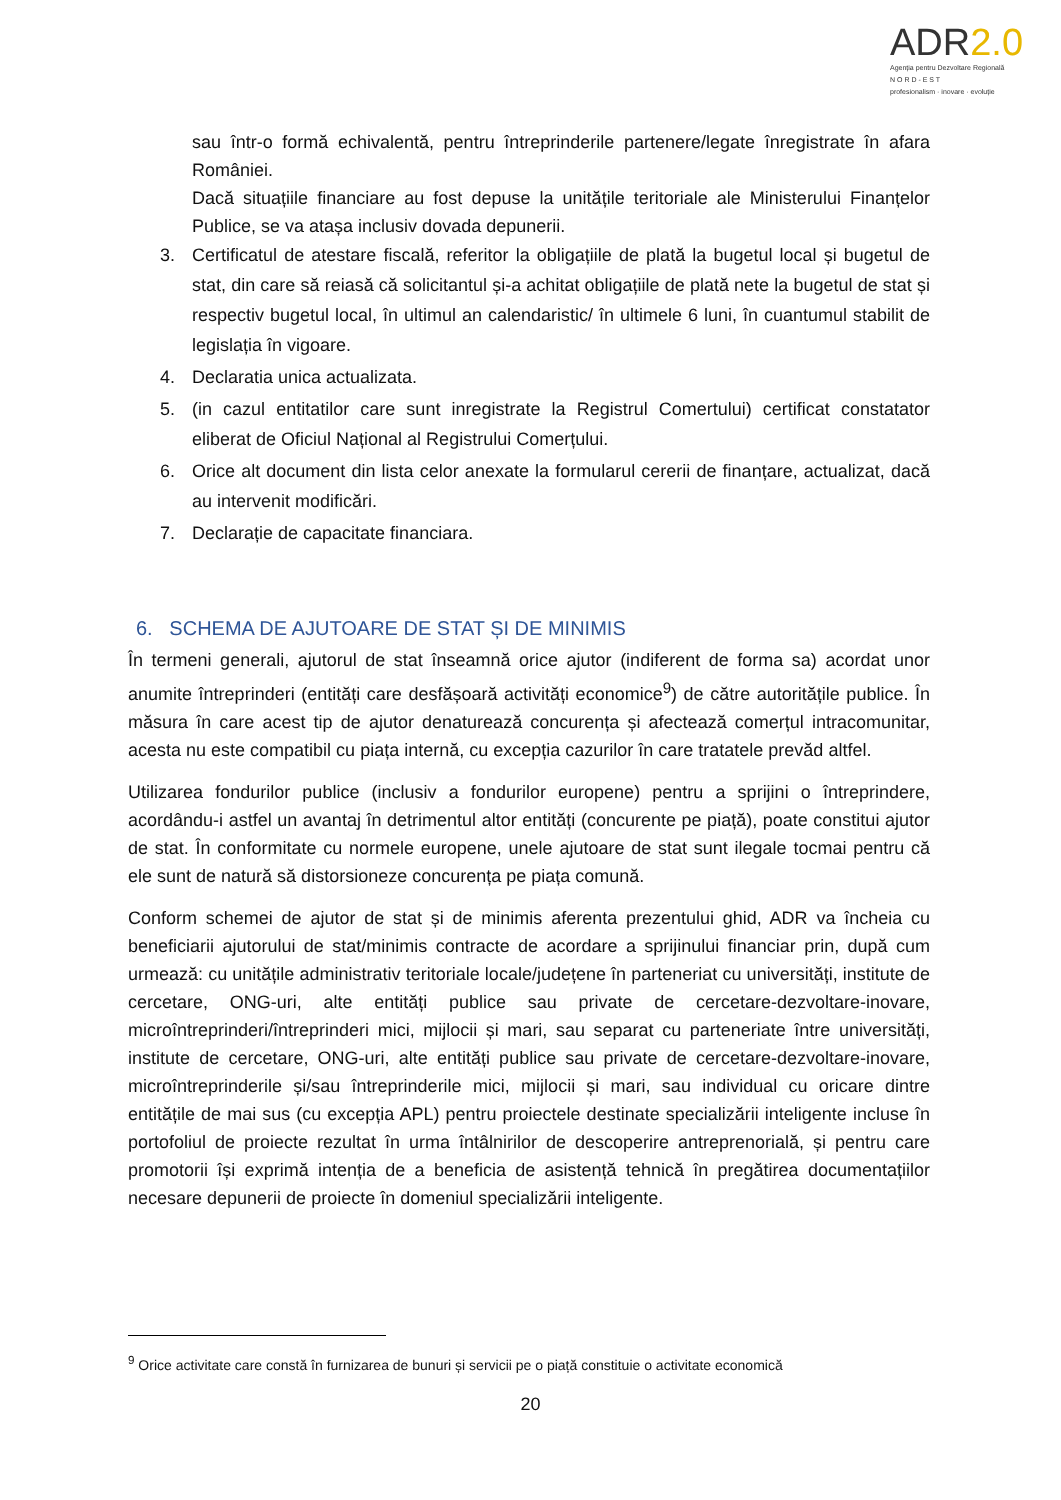ADR2.0
Agenția pentru Dezvoltare Regională
N O R D - E S T
profesionalism · inovare · evoluție
sau într-o formă echivalentă, pentru întreprinderile partenere/legate înregistrate în afara României.
Dacă situațiile financiare au fost depuse la unitățile teritoriale ale Ministerului Finanțelor Publice, se va atașa inclusiv dovada depunerii.
3. Certificatul de atestare fiscală, referitor la obligațiile de plată la bugetul local și bugetul de stat, din care să reiasă că solicitantul și-a achitat obligațiile de plată nete la bugetul de stat și respectiv bugetul local, în ultimul an calendaristic/ în ultimele 6 luni, în cuantumul stabilit de legislația în vigoare.
4. Declaratia unica actualizata.
5. (in cazul entitatilor care sunt inregistrate la Registrul Comertului) certificat constatator eliberat de Oficiul Național al Registrului Comerțului.
6. Orice alt document din lista celor anexate la formularul cererii de finanțare, actualizat, dacă au intervenit modificări.
7. Declarație de capacitate financiara.
6. SCHEMA DE AJUTOARE DE STAT ȘI DE MINIMIS
În termeni generali, ajutorul de stat înseamnă orice ajutor (indiferent de forma sa) acordat unor anumite întreprinderi (entități care desfășoară activități economice<sup>9</sup>) de către autoritățile publice. În măsura în care acest tip de ajutor denaturează concurența și afectează comerțul intracomunitar, acesta nu este compatibil cu piața internă, cu excepția cazurilor în care tratatele prevăd altfel.
Utilizarea fondurilor publice (inclusiv a fondurilor europene) pentru a sprijini o întreprindere, acordându-i astfel un avantaj în detrimentul altor entități (concurente pe piață), poate constitui ajutor de stat. În conformitate cu normele europene, unele ajutoare de stat sunt ilegale tocmai pentru că ele sunt de natură să distorsioneze concurența pe piața comună.
Conform schemei de ajutor de stat și de minimis aferenta prezentului ghid, ADR va încheia cu beneficiarii ajutorului de stat/minimis contracte de acordare a sprijinului financiar prin, după cum urmează: cu unitățile administrativ teritoriale locale/județene în parteneriat cu universități, institute de cercetare, ONG-uri, alte entități publice sau private de cercetare-dezvoltare-inovare, microîntreprinderi/întreprinderi mici, mijlocii și mari, sau separat cu parteneriate între universități, institute de cercetare, ONG-uri, alte entități publice sau private de cercetare-dezvoltare-inovare, microîntreprinderile și/sau întreprinderile mici, mijlocii și mari, sau individual cu oricare dintre entitățile de mai sus (cu excepția APL) pentru proiectele destinate specializării inteligente incluse în portofoliul de proiecte rezultat în urma întâlnirilor de descoperire antreprenorială, și pentru care promotorii își exprimă intenția de a beneficia de asistență tehnică în pregătirea documentațiilor necesare depunerii de proiecte în domeniul specializării inteligente.
<sup>9</sup> Orice activitate care constă în furnizarea de bunuri și servicii pe o piață constituie o activitate economică
20